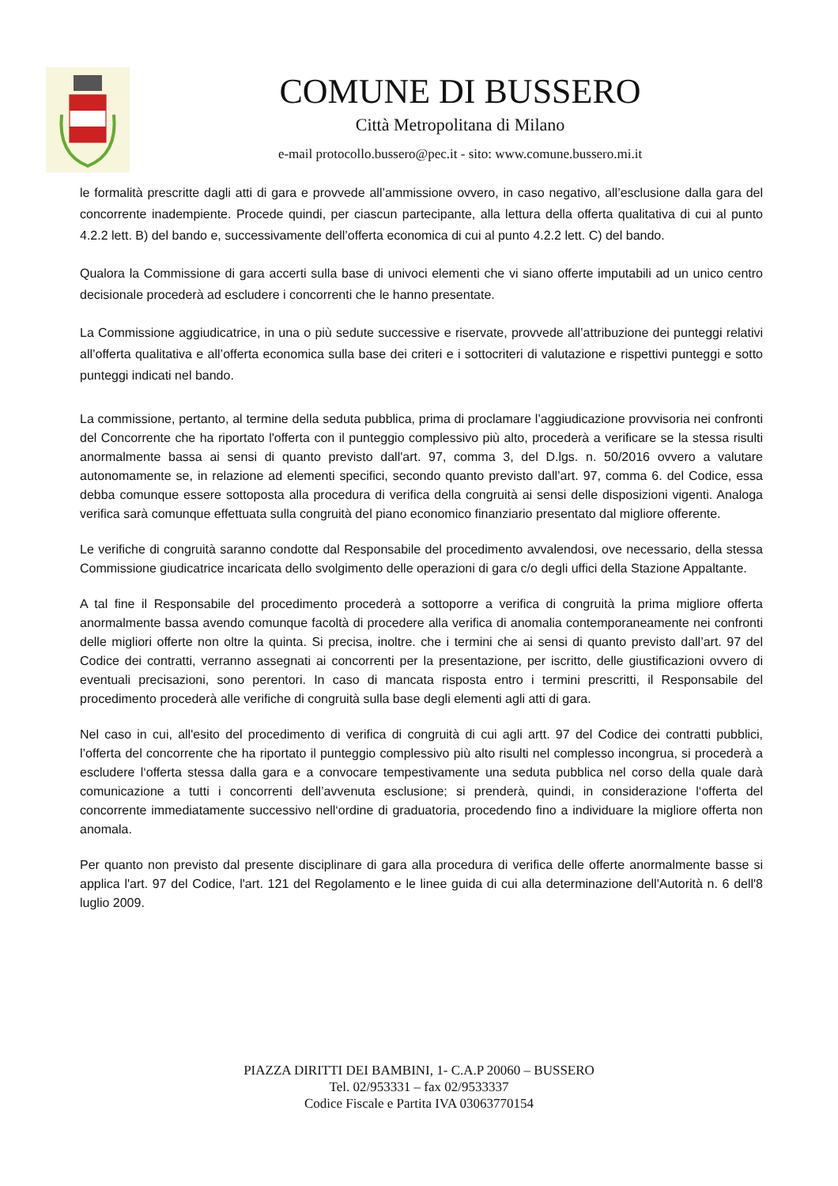COMUNE DI BUSSERO
Città Metropolitana di Milano
e-mail protocollo.bussero@pec.it - sito: www.comune.bussero.mi.it
le formalità prescritte dagli atti di gara e provvede all’ammissione ovvero, in caso negativo, all’esclusione dalla gara del concorrente inadempiente. Procede quindi, per ciascun partecipante, alla lettura della offerta qualitativa di cui al punto 4.2.2 lett. B) del bando e, successivamente dell’offerta economica di cui al punto 4.2.2 lett. C) del bando.
Qualora la Commissione di gara accerti sulla base di univoci elementi che vi siano offerte imputabili ad un unico centro decisionale procederà ad escludere i concorrenti che le hanno presentate.
La Commissione aggiudicatrice, in una o più sedute successive e riservate, provvede all’attribuzione dei punteggi relativi all’offerta qualitativa e all’offerta economica sulla base dei criteri e i sottocriteri di valutazione e rispettivi punteggi e sotto punteggi indicati nel bando.
La commissione, pertanto, al termine della seduta pubblica, prima di proclamare l’aggiudicazione provvisoria nei confronti del Concorrente che ha riportato l'offerta con il punteggio complessivo più alto, procederà a verificare se la stessa risulti anormalmente bassa ai sensi di quanto previsto dall'art. 97, comma 3, del D.lgs. n. 50/2016 ovvero a valutare autonomamente se, in relazione ad elementi specifici, secondo quanto previsto dall’art. 97, comma 6. del Codice, essa debba comunque essere sottoposta alla procedura di verifica della congruità ai sensi delle disposizioni vigenti. Analoga verifica sarà comunque effettuata sulla congruità del piano economico finanziario presentato dal migliore offerente.
Le verifiche di congruità saranno condotte dal Responsabile del procedimento avvalendosi, ove necessario, della stessa Commissione giudicatrice incaricata dello svolgimento delle operazioni di gara c/o degli uffici della Stazione Appaltante.
A tal fine il Responsabile del procedimento procederà a sottoporre a verifica di congruità la prima migliore offerta anormalmente bassa avendo comunque facoltà di procedere alla verifica di anomalia contemporaneamente nei confronti delle migliori offerte non oltre la quinta. Si precisa, inoltre. che i termini che ai sensi di quanto previsto dall’art. 97 del Codice dei contratti, verranno assegnati ai concorrenti per la presentazione, per iscritto, delle giustificazioni ovvero di eventuali precisazioni, sono perentori. In caso di mancata risposta entro i termini prescritti, il Responsabile del procedimento procederà alle verifiche di congruità sulla base degli elementi agli atti di gara.
Nel caso in cui, all'esito del procedimento di verifica di congruità di cui agli artt. 97 del Codice dei contratti pubblici, l’offerta del concorrente che ha riportato il punteggio complessivo più alto risulti nel complesso incongrua, si procederà a escludere l‘offerta stessa dalla gara e a convocare tempestivamente una seduta pubblica nel corso della quale darà comunicazione a tutti i concorrenti dell’avvenuta esclusione; si prenderà, quindi, in considerazione l‘offerta del concorrente immediatamente successivo nell‘ordine di graduatoria, procedendo fino a individuare la migliore offerta non anomala.
Per quanto non previsto dal presente disciplinare di gara alla procedura di verifica delle offerte anormalmente basse si applica l'art. 97 del Codice, l'art. 121 del Regolamento e le linee guida di cui alla determinazione dell'Autorità n. 6 dell'8 luglio 2009.
PIAZZA DIRITTI DEI BAMBINI, 1- C.A.P 20060 – BUSSERO
Tel. 02/953331 – fax 02/9533337
Codice Fiscale e Partita IVA 03063770154